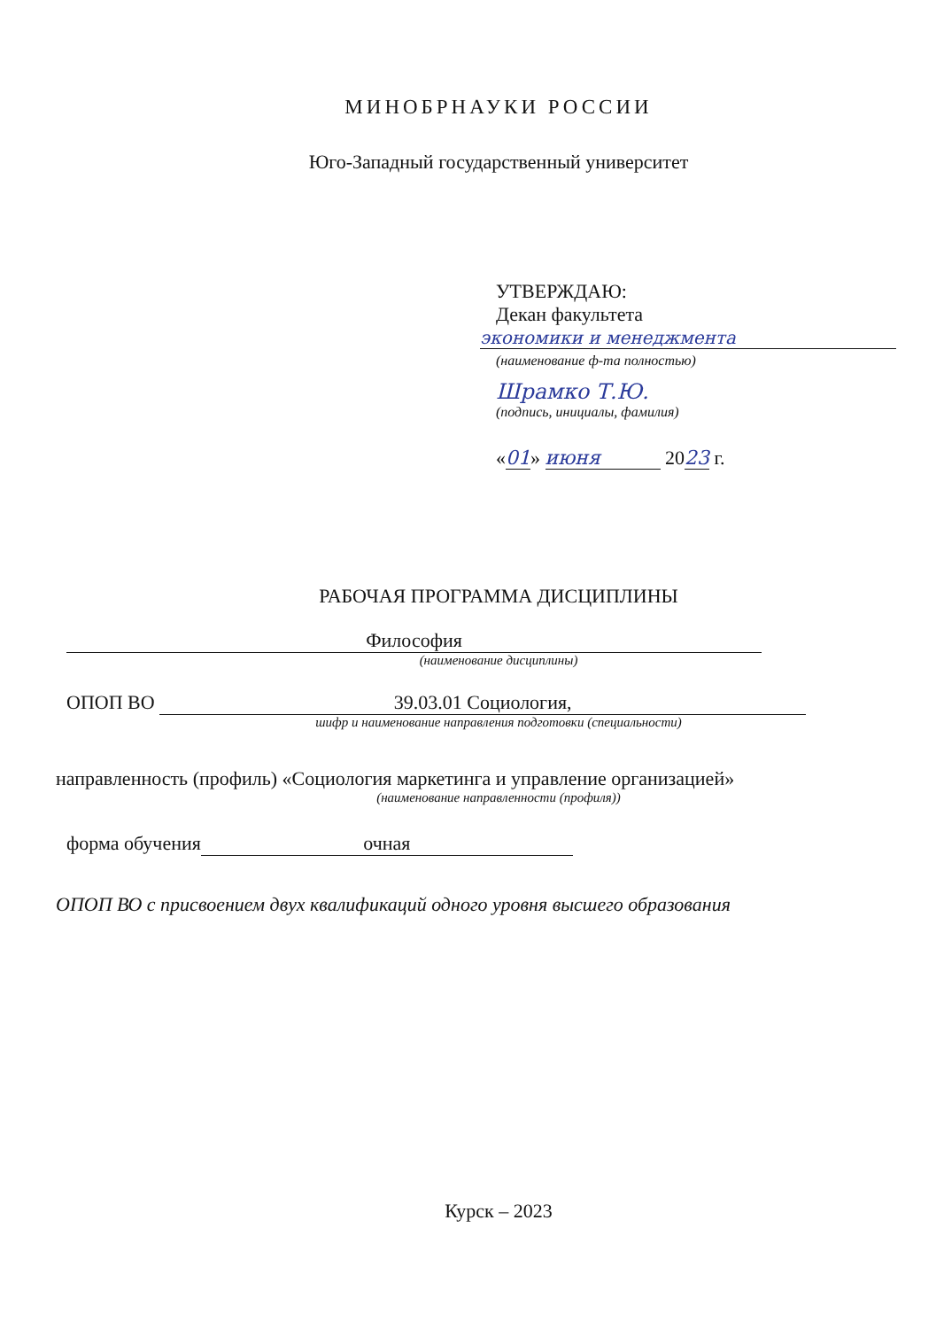МИНОБРНАУКИ РОССИИ
Юго-Западный государственный университет
УТВЕРЖДАЮ:
Декан факультета
экономики и менеджмента
(наименование ф-та полностью)
Шрамко Т.Ю.
(подпись, инициалы, фамилия)
«01» июня 2023 г.
РАБОЧАЯ ПРОГРАММА ДИСЦИПЛИНЫ
Философия
(наименование дисциплины)
ОПОП ВО 39.03.01 Социология,
шифр и наименование направления подготовки (специальности)
направленность (профиль) «Социология маркетинга и управление организацией»
(наименование направленности (профиля))
форма обучения очная
ОПОП ВО с присвоением двух квалификаций одного уровня высшего образования
Курск – 2023